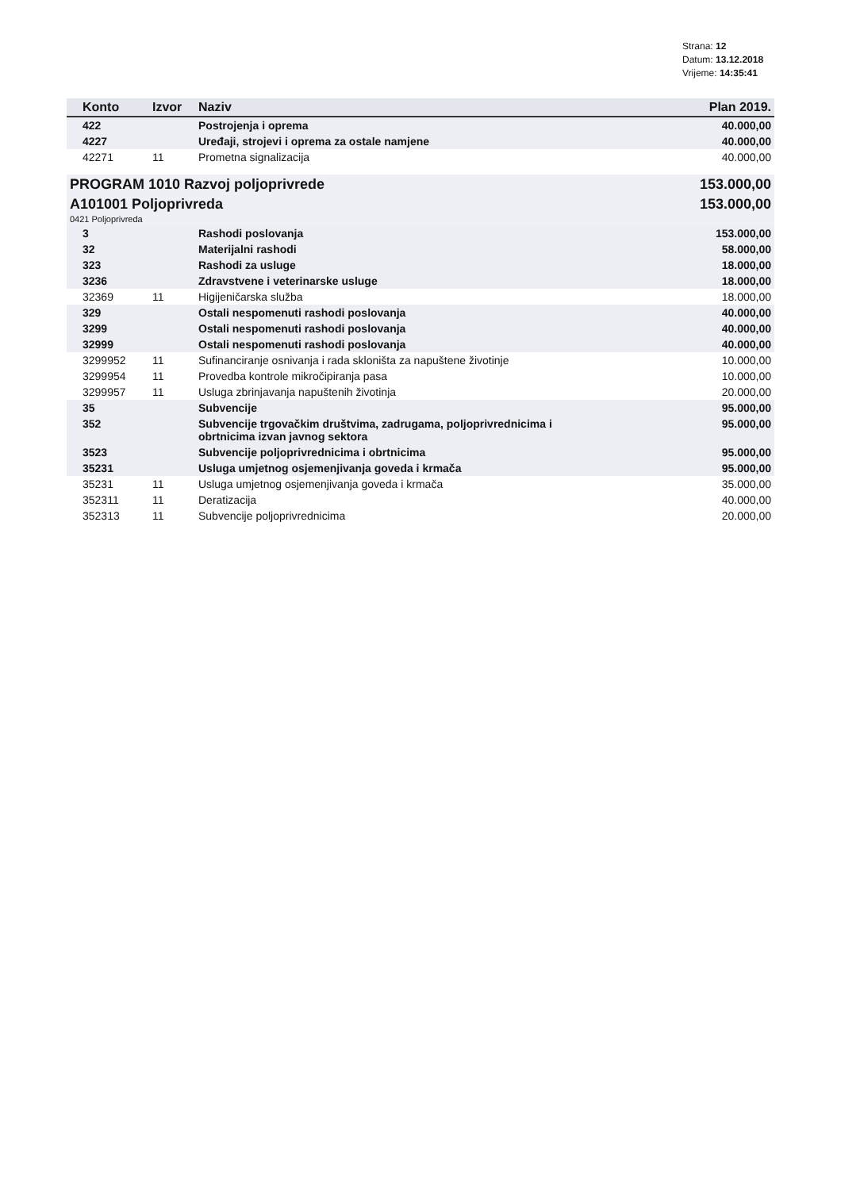Strana: 12
Datum: 13.12.2018
Vrijeme: 14:35:41
| Konto | Izvor | Naziv | Plan 2019. |
| --- | --- | --- | --- |
| 422 | | Postrojenja i oprema | 40.000,00 |
| 4227 | | Uređaji, strojevi i oprema za ostale namjene | 40.000,00 |
| 42271 | 11 | Prometna signalizacija | 40.000,00 |
| PROGRAM 1010 Razvoj poljoprivrede | | | 153.000,00 |
| A101001 Poljoprivreda | | | 153.000,00 |
| 0421 Poljoprivreda | | | |
| 3 | | Rashodi poslovanja | 153.000,00 |
| 32 | | Materijalni rashodi | 58.000,00 |
| 323 | | Rashodi za usluge | 18.000,00 |
| 3236 | | Zdravstvene i veterinarske usluge | 18.000,00 |
| 32369 | 11 | Higijeničarska služba | 18.000,00 |
| 329 | | Ostali nespomenuti rashodi poslovanja | 40.000,00 |
| 3299 | | Ostali nespomenuti rashodi poslovanja | 40.000,00 |
| 32999 | | Ostali nespomenuti rashodi poslovanja | 40.000,00 |
| 3299952 | 11 | Sufinanciranje osnivanja i rada skloništa za napuštene životinje | 10.000,00 |
| 3299954 | 11 | Provedba kontrole mikročipiranja pasa | 10.000,00 |
| 3299957 | 11 | Usluga zbrinjavanja napuštenih životinja | 20.000,00 |
| 35 | | Subvencije | 95.000,00 |
| 352 | | Subvencije trgovačkim društvima, zadrugama, poljoprivrednicima i obrtnicima izvan javnog sektora | 95.000,00 |
| 3523 | | Subvencije poljoprivrednicima i obrtnicima | 95.000,00 |
| 35231 | | Usluga umjetnog osjemenjivanja goveda i krmača | 95.000,00 |
| 35231 | 11 | Usluga umjetnog osjemenjivanja goveda i krmača | 35.000,00 |
| 352311 | 11 | Deratizacija | 40.000,00 |
| 352313 | 11 | Subvencije poljoprivrednicima | 20.000,00 |